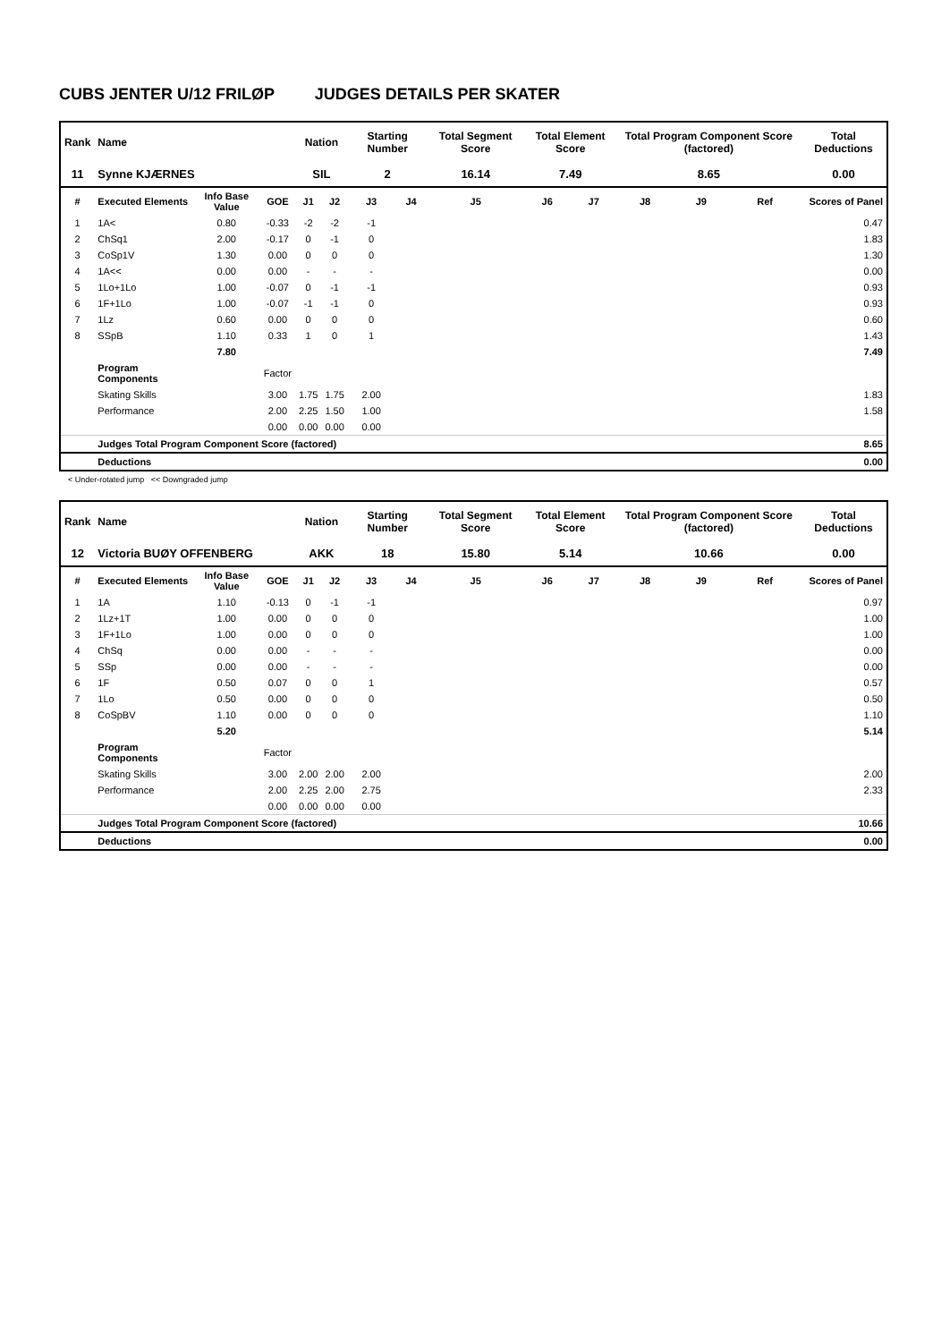CUBS JENTER U/12 FRILØP JUDGES DETAILS PER SKATER
| Rank | Name | | | Nation | | Starting Number | | Total Segment Score | Total Element Score | | Total Program Component Score (factored) | | | Total Deductions |
| --- | --- | --- | --- | --- | --- | --- | --- | --- | --- | --- | --- | --- | --- | --- |
| 11 | Synne KJÆRNES | | | SIL | | 2 | | 16.14 | 7.49 | | 8.65 | | | 0.00 |
| # | Executed Elements | Info Base Value | GOE | J1 | J2 | J3 | J4 | J5 | J6 | J7 | J8 | J9 | Ref | Scores of Panel |
| 1 | 1A< | 0.80 | -0.33 | -2 | -2 | -1 | | | | | | | | 0.47 |
| 2 | ChSq1 | 2.00 | -0.17 | 0 | -1 | 0 | | | | | | | | 1.83 |
| 3 | CoSp1V | 1.30 | 0.00 | 0 | 0 | 0 | | | | | | | | 1.30 |
| 4 | 1A<< | 0.00 | 0.00 | - | - | - | | | | | | | | 0.00 |
| 5 | 1Lo+1Lo | 1.00 | -0.07 | 0 | -1 | -1 | | | | | | | | 0.93 |
| 6 | 1F+1Lo | 1.00 | -0.07 | -1 | -1 | 0 | | | | | | | | 0.93 |
| 7 | 1Lz | 0.60 | 0.00 | 0 | 0 | 0 | | | | | | | | 0.60 |
| 8 | SSpB | 1.10 | 0.33 | 1 | 0 | 1 | | | | | | | | 1.43 |
| | | 7.80 | | | | | | | | | | | | 7.49 |
| | Program Components | | Factor | | | | | | | | | | | |
| | Skating Skills | | 3.00 | 1.75 | 1.75 | 2.00 | | | | | | | | 1.83 |
| | Performance | | 2.00 | 2.25 | 1.50 | 1.00 | | | | | | | | 1.58 |
| | | | 0.00 | 0.00 | 0.00 | 0.00 | | | | | | | | |
| | Judges Total Program Component Score (factored) | | | | | | | | | | | | | 8.65 |
| | Deductions | | | | | | | | | | | | | 0.00 |
< Under-rotated jump << Downgraded jump
| Rank | Name | | | Nation | | Starting Number | | Total Segment Score | Total Element Score | | Total Program Component Score (factored) | | | Total Deductions |
| --- | --- | --- | --- | --- | --- | --- | --- | --- | --- | --- | --- | --- | --- | --- |
| 12 | Victoria BUØY OFFENBERG | | | AKK | | 18 | | 15.80 | 5.14 | | 10.66 | | | 0.00 |
| # | Executed Elements | Info Base Value | GOE | J1 | J2 | J3 | J4 | J5 | J6 | J7 | J8 | J9 | Ref | Scores of Panel |
| 1 | 1A | 1.10 | -0.13 | 0 | -1 | -1 | | | | | | | | 0.97 |
| 2 | 1Lz+1T | 1.00 | 0.00 | 0 | 0 | 0 | | | | | | | | 1.00 |
| 3 | 1F+1Lo | 1.00 | 0.00 | 0 | 0 | 0 | | | | | | | | 1.00 |
| 4 | ChSq | 0.00 | 0.00 | - | - | - | | | | | | | | 0.00 |
| 5 | SSp | 0.00 | 0.00 | - | - | - | | | | | | | | 0.00 |
| 6 | 1F | 0.50 | 0.07 | 0 | 0 | 1 | | | | | | | | 0.57 |
| 7 | 1Lo | 0.50 | 0.00 | 0 | 0 | 0 | | | | | | | | 0.50 |
| 8 | CoSpBV | 1.10 | 0.00 | 0 | 0 | 0 | | | | | | | | 1.10 |
| | | 5.20 | | | | | | | | | | | | 5.14 |
| | Program Components | | Factor | | | | | | | | | | | |
| | Skating Skills | | 3.00 | 2.00 | 2.00 | 2.00 | | | | | | | | 2.00 |
| | Performance | | 2.00 | 2.25 | 2.00 | 2.75 | | | | | | | | 2.33 |
| | | | 0.00 | 0.00 | 0.00 | 0.00 | | | | | | | | |
| | Judges Total Program Component Score (factored) | | | | | | | | | | | | | 10.66 |
| | Deductions | | | | | | | | | | | | | 0.00 |